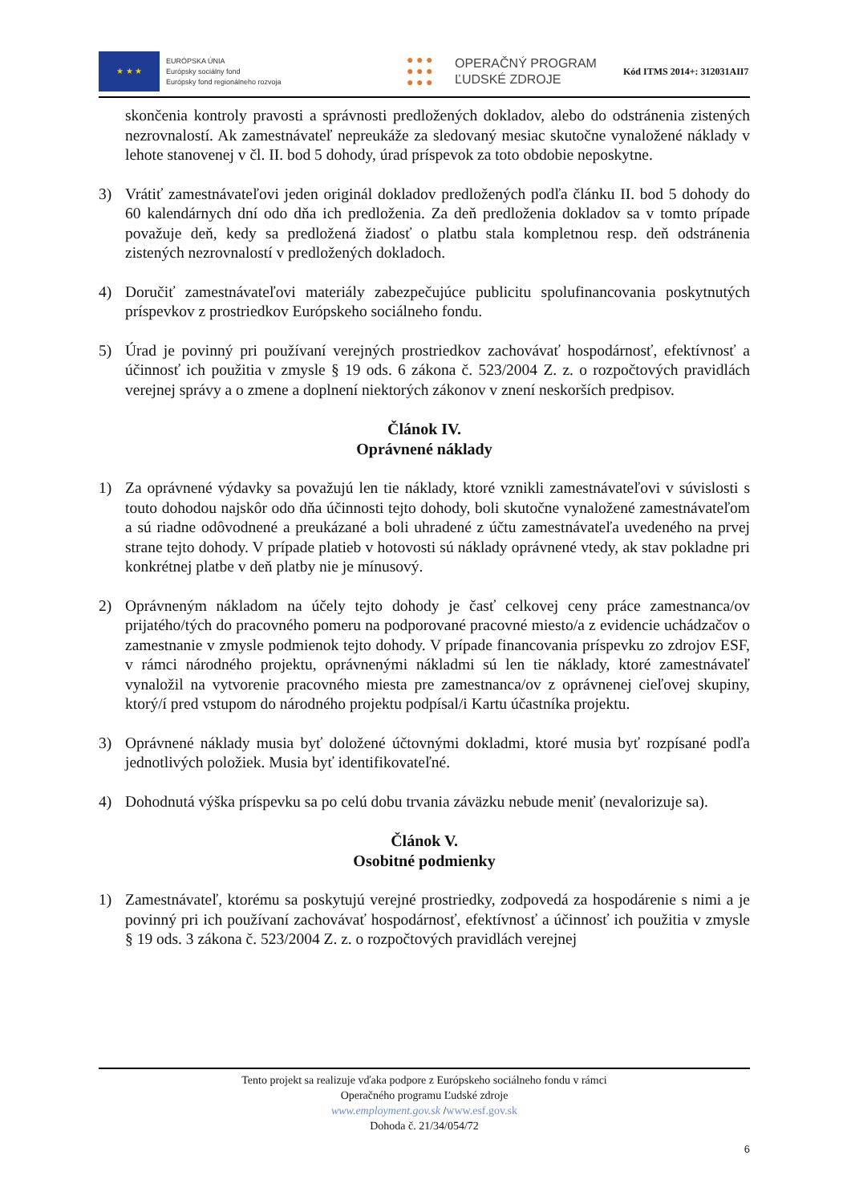★ ★ ★
EURÓPSKA ÚNIA
Európsky sociálny fond
Európsky fond regionálneho rozvoja
● ● ●
● ● ●
● ● ●
OPERAČNÝ PROGRAM
ĽUDSKÉ ZDROJE
Kód ITMS 2014+: 312031AII7
skončenia kontroly pravosti a správnosti predložených dokladov, alebo do odstránenia zistených nezrovnalostí. Ak zamestnávateľ nepreukáže za sledovaný mesiac skutočne vynaložené náklady v lehote stanovenej v čl. II. bod 5 dohody, úrad príspevok za toto obdobie neposkytne.
3) Vrátiť zamestnávateľovi jeden originál dokladov predložených podľa článku II. bod 5 dohody do 60 kalendárnych dní odo dňa ich predloženia. Za deň predloženia dokladov sa v tomto prípade považuje deň, kedy sa predložená žiadosť o platbu stala kompletnou resp. deň odstránenia zistených nezrovnalostí v predložených dokladoch.
4) Doručiť zamestnávateľovi materiály zabezpečujúce publicitu spolufinancovania poskytnutých príspevkov z prostriedkov Európskeho sociálneho fondu.
5) Úrad je povinný pri používaní verejných prostriedkov zachovávať hospodárnosť, efektívnosť a účinnosť ich použitia v zmysle § 19 ods. 6 zákona č. 523/2004 Z. z. o rozpočtových pravidlách verejnej správy a o zmene a doplnení niektorých zákonov v znení neskorších predpisov.
Článok IV.
Oprávnené náklady
1) Za oprávnené výdavky sa považujú len tie náklady, ktoré vznikli zamestnávateľovi v súvislosti s touto dohodou najskôr odo dňa účinnosti tejto dohody, boli skutočne vynaložené zamestnávateľom a sú riadne odôvodnené a preukázané a boli uhradené z účtu zamestnávateľa uvedeného na prvej strane tejto dohody. V prípade platieb v hotovosti sú náklady oprávnené vtedy, ak stav pokladne pri konkrétnej platbe v deň platby nie je mínusový.
2) Oprávneným nákladom na účely tejto dohody je časť celkovej ceny práce zamestnanca/ov prijatého/tých do pracovného pomeru na podporované pracovné miesto/a z evidencie uchádzačov o zamestnanie v zmysle podmienok tejto dohody. V prípade financovania príspevku zo zdrojov ESF, v rámci národného projektu, oprávnenými nákladmi sú len tie náklady, ktoré zamestnávateľ vynaložil na vytvorenie pracovného miesta pre zamestnanca/ov z oprávnenej cieľovej skupiny, ktorý/í pred vstupom do národného projektu podpísal/i Kartu účastníka projektu.
3) Oprávnené náklady musia byť doložené účtovnými dokladmi, ktoré musia byť rozpísané podľa jednotlivých položiek. Musia byť identifikovateľné.
4) Dohodnutá výška príspevku sa po celú dobu trvania záväzku nebude meniť (nevalorizuje sa).
Článok V.
Osobitné podmienky
1) Zamestnávateľ, ktorému sa poskytujú verejné prostriedky, zodpovedá za hospodárenie s nimi a je povinný pri ich používaní zachovávať hospodárnosť, efektívnosť a účinnosť ich použitia v zmysle § 19 ods. 3 zákona č. 523/2004 Z. z. o rozpočtových pravidlách verejnej
Tento projekt sa realizuje vďaka podpore z Európskeho sociálneho fondu v rámci
Operačného programu Ľudské zdroje
www.employment.gov.sk /www.esf.gov.sk
Dohoda č. 21/34/054/72
6